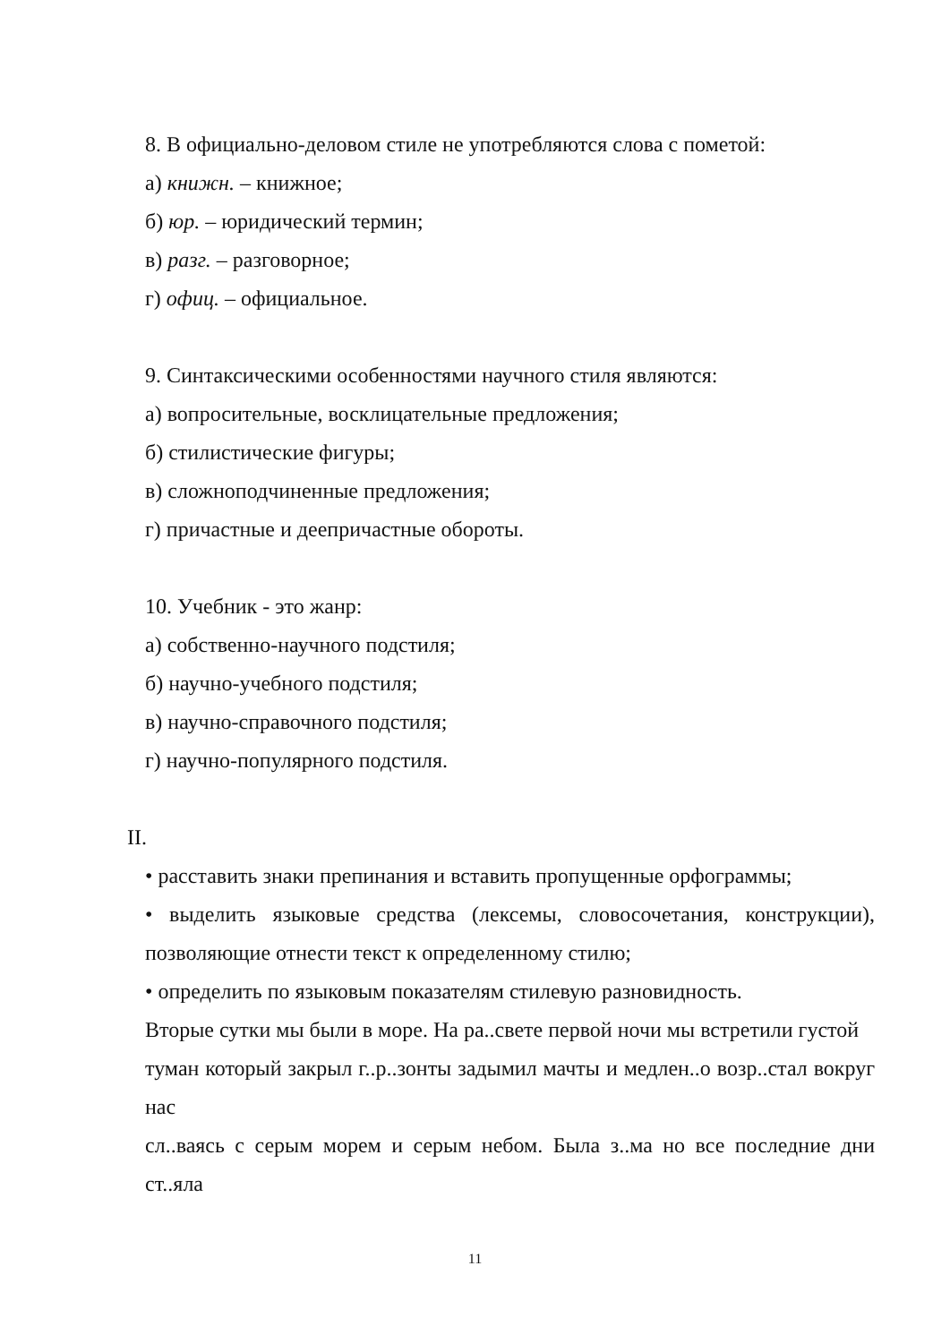8. В официально-деловом стиле не употребляются слова с пометой:
а) книжн. – книжное;
б) юр. – юридический термин;
в) разг. – разговорное;
г) офиц. – официальное.
9. Синтаксическими особенностями научного стиля являются:
а) вопросительные, восклицательные предложения;
б) стилистические фигуры;
в) сложноподчиненные предложения;
г) причастные и деепричастные обороты.
10. Учебник - это жанр:
а) собственно-научного подстиля;
б) научно-учебного подстиля;
в) научно-справочного подстиля;
г) научно-популярного подстиля.
II.
• расставить знаки препинания и вставить пропущенные орфограммы;
• выделить языковые средства (лексемы, словосочетания, конструкции), позволяющие отнести текст к определенному стилю;
• определить по языковым показателям стилевую разновидность.
Вторые сутки мы были в море. На ра..свете первой ночи мы встретили густой
туман который закрыл г..р..зонты задымил мачты и медлен..о возр..стал вокруг нас
сл..ваясь с серым морем и серым небом. Была з..ма но все последние дни ст..яла
11